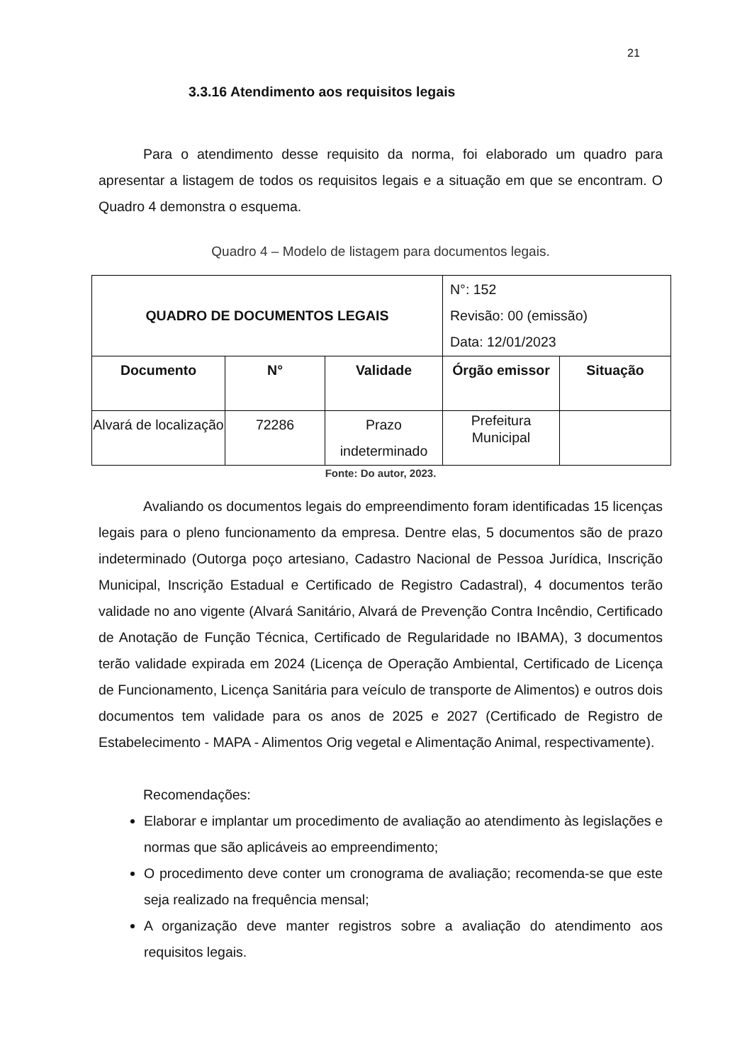21
3.3.16 Atendimento aos requisitos legais
Para o atendimento desse requisito da norma, foi elaborado um quadro para apresentar a listagem de todos os requisitos legais e a situação em que se encontram. O Quadro 4 demonstra o esquema.
Quadro 4 – Modelo de listagem para documentos legais.
| QUADRO DE DOCUMENTOS LEGAIS | | | N°: 152 Revisão: 00 (emissão) Data: 12/01/2023 | |
| Documento | N° | Validade | Órgão emissor | Situação |
| Alvará de localização | 72286 | Prazo indeterminado | Prefeitura Municipal | |
Fonte: Do autor, 2023.
Avaliando os documentos legais do empreendimento foram identificadas 15 licenças legais para o pleno funcionamento da empresa. Dentre elas, 5 documentos são de prazo indeterminado (Outorga poço artesiano, Cadastro Nacional de Pessoa Jurídica, Inscrição Municipal, Inscrição Estadual e Certificado de Registro Cadastral), 4 documentos terão validade no ano vigente (Alvará Sanitário, Alvará de Prevenção Contra Incêndio, Certificado de Anotação de Função Técnica, Certificado de Regularidade no IBAMA), 3 documentos terão validade expirada em 2024 (Licença de Operação Ambiental, Certificado de Licença de Funcionamento, Licença Sanitária para veículo de transporte de Alimentos) e outros dois documentos tem validade para os anos de 2025 e 2027 (Certificado de Registro de Estabelecimento - MAPA - Alimentos Orig vegetal e Alimentação Animal, respectivamente).
Recomendações:
Elaborar e implantar um procedimento de avaliação ao atendimento às legislações e normas que são aplicáveis ao empreendimento;
O procedimento deve conter um cronograma de avaliação; recomenda-se que este seja realizado na frequência mensal;
A organização deve manter registros sobre a avaliação do atendimento aos requisitos legais.